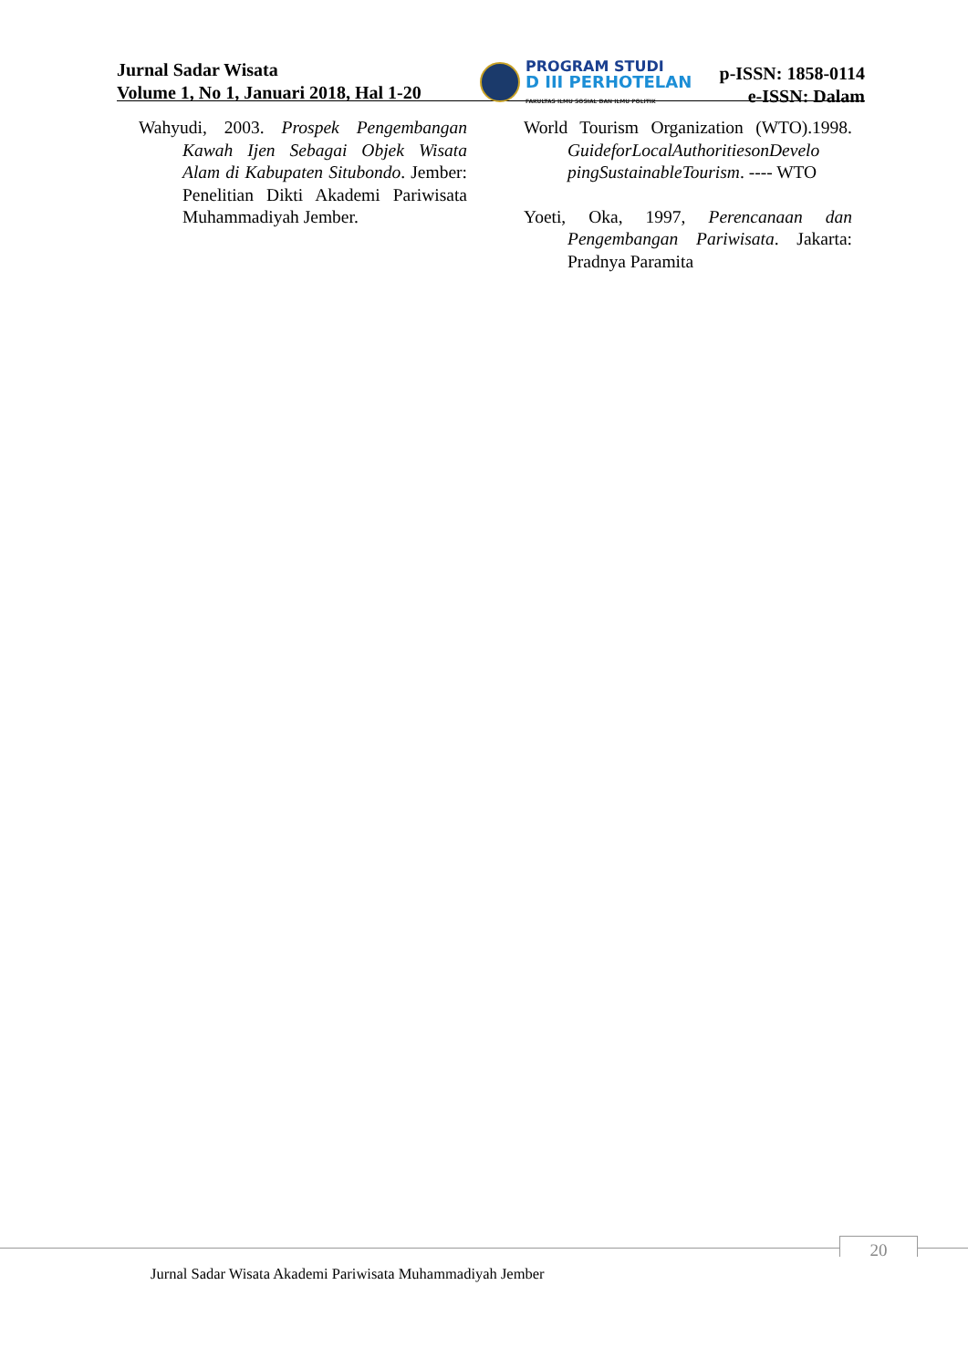Jurnal Sadar Wisata
Volume 1, No 1, Januari 2018, Hal 1-20
PROGRAM STUDI
D III PERHOTELAN
FAKULTAS ILMU SOSIAL DAN ILMU POLITIK
p-ISSN: 1858-0114
e-ISSN: Dalam
Wahyudi, 2003. Prospek Pengembangan Kawah Ijen Sebagai Objek Wisata Alam di Kabupaten Situbondo. Jember: Penelitian Dikti Akademi Pariwisata Muhammadiyah Jember.
World Tourism Organization (WTO).1998. GuideforLocalAuthoritiesonDevelo pingSustainableTourism. ---- WTO
Yoeti, Oka, 1997, Perencanaan dan Pengembangan Pariwisata. Jakarta: Pradnya Paramita
20
Jurnal Sadar Wisata Akademi Pariwisata Muhammadiyah Jember